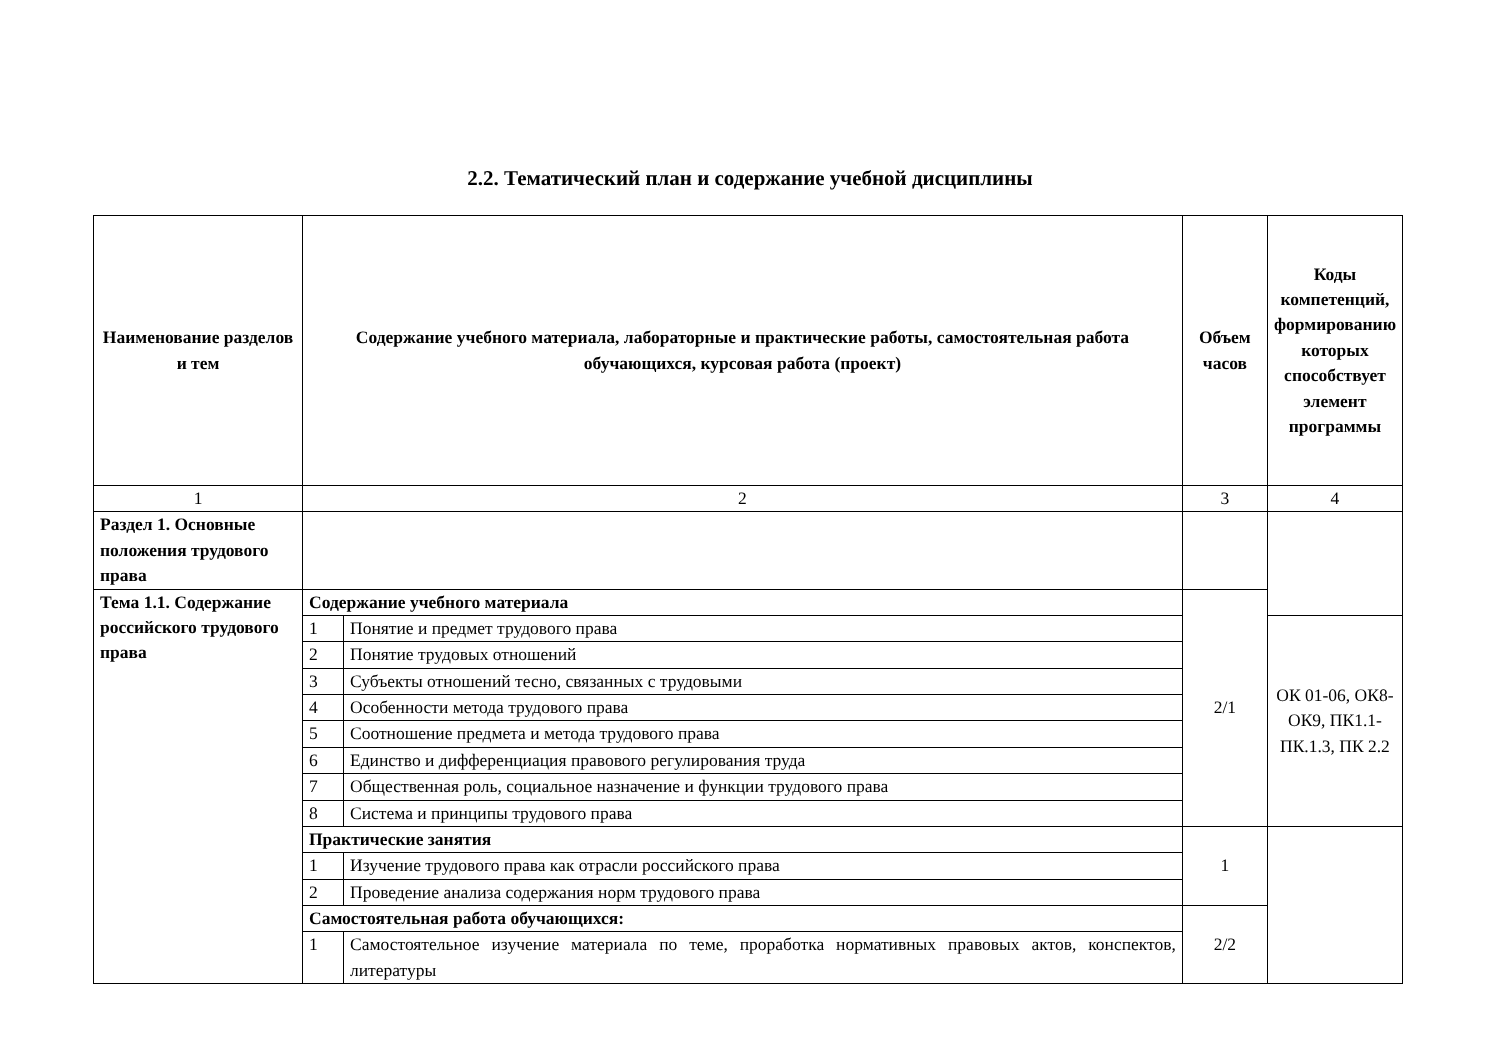2.2. Тематический план и содержание учебной дисциплины
| Наименование разделов и тем | Содержание учебного материала, лабораторные и практические работы, самостоятельная работа обучающихся, курсовая работа (проект) | | Объем часов | Коды компетенций, формированию которых способствует элемент программы |
| --- | --- | --- | --- | --- |
| 1 | 2 | | 3 | 4 |
| Раздел 1. Основные положения трудового права | | | | |
| Тема 1.1. Содержание российского трудового права | Содержание учебного материала | | 2/1 | |
| | 1 | Понятие и предмет трудового права | | ОК 01-06, ОК8-ОК9, ПК1.1-ПК.1.3, ПК 2.2 |
| | 2 | Понятие трудовых отношений | | |
| | 3 | Субъекты отношений тесно, связанных с трудовыми | | |
| | 4 | Особенности метода трудового права | | |
| | 5 | Соотношение предмета и метода трудового права | | |
| | 6 | Единство и дифференциация правового регулирования труда | | |
| | 7 | Общественная роль, социальное назначение и функции трудового права | | |
| | 8 | Система и принципы трудового права | | |
| | Практические занятия | | 1 | |
| | 1 | Изучение трудового права как отрасли российского права | | |
| | 2 | Проведение анализа содержания норм трудового права | | |
| | Самостоятельная работа обучающихся: | | 2/2 | |
| | 1 | Самостоятельное изучение материала по теме, проработка нормативных правовых актов, конспектов, литературы | | |